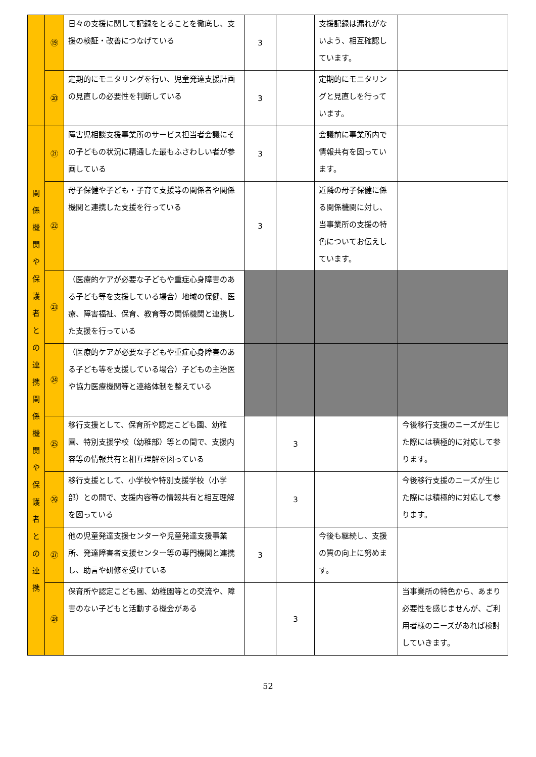| | ⑲ | 日々の支援に関して記録をとることを徹底し、支援の検証・改善につなげている | 3 | | 支援記録は漏れがないよう、相互確認しています。 | |
| | ⑳ | 定期的にモニタリングを行い、児童発達支援計画の見直しの必要性を判断している | 3 | | 定期的にモニタリングと見直しを行っています。 | |
| 関係機関や保護者との連携関係機関や保護者との連携 | ㉑ | 障害児相談支援事業所のサービス担当者会議にその子どもの状況に精通した最もふさわしい者が参画している | 3 | | 会議前に事業所内で情報共有を図っています。 | |
| | ㉒ | 母子保健や子ども・子育て支援等の関係者や関係機関と連携した支援を行っている | 3 | | 近隣の母子保健に係る関係機関に対し、当事業所の支援の特色についてお伝えしています。 | |
| | ㉓ | （医療的ケアが必要な子どもや重症心身障害のある子ども等を支援している場合）地域の保健、医療、障害福祉、保育、教育等の関係機関と連携した支援を行っている | | | | |
| | ㉔ | （医療的ケアが必要な子どもや重症心身障害のある子ども等を支援している場合）子どもの主治医や協力医療機関等と連絡体制を整えている | | | | |
| | ㉕ | 移行支援として、保育所や認定こども園、幼稚園、特別支援学校（幼稚部）等との間で、支援内容等の情報共有と相互理解を図っている | | 3 | | 今後移行支援のニーズが生じた際には積極的に対応して参ります。 |
| | ㉖ | 移行支援として、小学校や特別支援学校（小学部）との間で、支援内容等の情報共有と相互理解を図っている | | 3 | | 今後移行支援のニーズが生じた際には積極的に対応して参ります。 |
| | ㉗ | 他の児童発達支援センターや児童発達支援事業所、発達障害者支援センター等の専門機関と連携し、助言や研修を受けている | 3 | | 今後も継続し、支援の質の向上に努めます。 | |
| | ㉘ | 保育所や認定こども園、幼稚園等との交流や、障害のない子どもと活動する機会がある | | 3 | | 当事業所の特色から、あまり必要性を感じませんが、ご利用者様のニーズがあれば検討していきます。 |
52